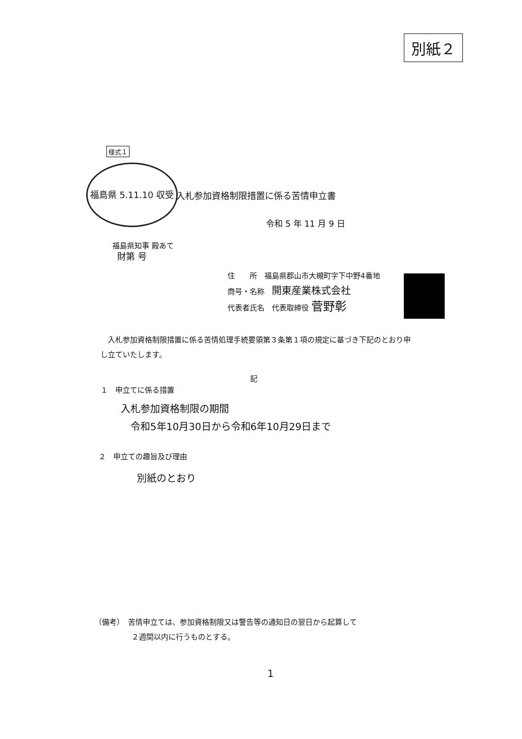別紙２
様式１
福島県 5.11.10 収受 財第 号
入札参加資格制限措置に係る苦情申立書
令和 5 年 11 月 9 日
福島県知事 殿あて
住　　所　福島県郡山市大槻町字下中野4番地
商号・名称　開東産業株式会社
代表者氏名　代表取締役 菅野彰
　入札参加資格制限措置に係る苦情処理手続要領第３条第１項の規定に基づき下記のとおり申し立ていたします。
記
１　申立てに係る措置
入札参加資格制限の期間
　令和5年10月30日から令和6年10月29日まで
２　申立ての趣旨及び理由
別紙のとおり
（備考）　苦情申立ては、参加資格制限又は警告等の通知日の翌日から起算して
　　　　　２週間以内に行うものとする。
1